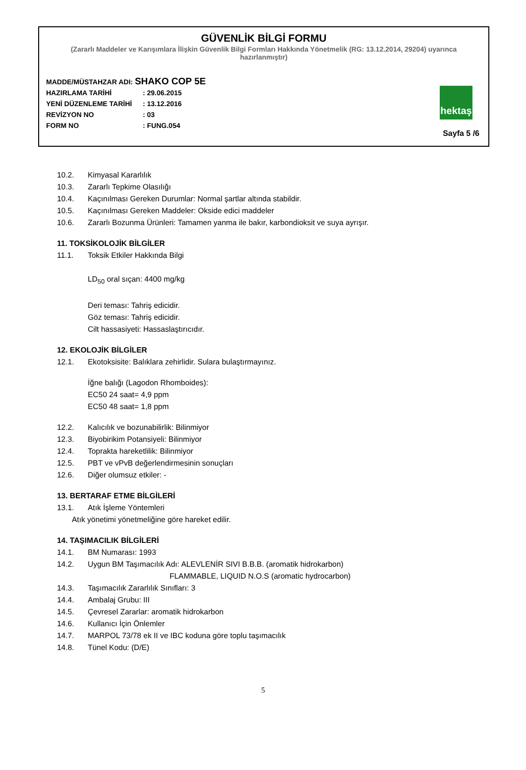GÜVENLİK BİLGİ FORMU
(Zararlı Maddeler ve Karışımlara İlişkin Güvenlik Bilgi Formları Hakkında Yönetmelik (RG: 13.12.2014, 29204) uyarınca hazırlanmıştır)
MADDE/MÜSTAHZAR ADI: SHAKO COP 5E
HAZIRLAMA TARİHİ: 29.06.2015
YENİ DÜZENLEME TARİHİ: 13.12.2016
REVİZYON NO: 03
FORM NO: FUNG.054
hektaş
Sayfa 5 /6
10.2. Kimyasal Kararlılık
10.3. Zararlı Tepkime Olasılığı
10.4. Kaçınılması Gereken Durumlar: Normal şartlar altında stabildir.
10.5. Kaçınılması Gereken Maddeler: Okside edici maddeler
10.6. Zararlı Bozunma Ürünleri: Tamamen yanma ile bakır, karbondioksit ve suya ayrışır.
11. TOKSİKOLOJİK BİLGİLER
11.1. Toksik Etkiler Hakkında Bilgi
LD<sub>50</sub> oral sıçan: 4400 mg/kg
Deri teması: Tahriş edicidir.
Göz teması: Tahriş edicidir.
Cilt hassasiyeti: Hassaslaştırıcıdır.
12. EKOLOJİK BİLGİLER
12.1. Ekotoksisite: Balıklara zehirlidir. Sulara bulaştırmayınız.
İğne balığı (Lagodon Rhomboides):
EC50 24 saat= 4,9 ppm
EC50 48 saat= 1,8 ppm
12.2. Kalıcılık ve bozunabilirlik: Bilinmiyor
12.3. Biyobirikim Potansiyeli: Bilinmiyor
12.4. Toprakta hareketlilik: Bilinmiyor
12.5. PBT ve vPvB değerlendirmesinin sonuçları
12.6. Diğer olumsuz etkiler: -
13. BERTARAF ETME BİLGİLERİ
13.1. Atık İşleme Yöntemleri
Atık yönetimi yönetmeliğine göre hareket edilir.
14. TAŞIMACILIK BİLGİLERİ
14.1. BM Numarası: 1993
14.2. Uygun BM Taşımacılık Adı: ALEVLENİR SIVI B.B.B. (aromatik hidrokarbon)
FLAMMABLE, LIQUID N.O.S (aromatic hydrocarbon)
14.3. Taşımacılık Zararlılık Sınıfları: 3
14.4. Ambalaj Grubu: III
14.5. Çevresel Zararlar: aromatik hidrokarbon
14.6. Kullanıcı İçin Önlemler
14.7. MARPOL 73/78 ek II ve IBC koduna göre toplu taşımacılık
14.8. Tünel Kodu: (D/E)
5